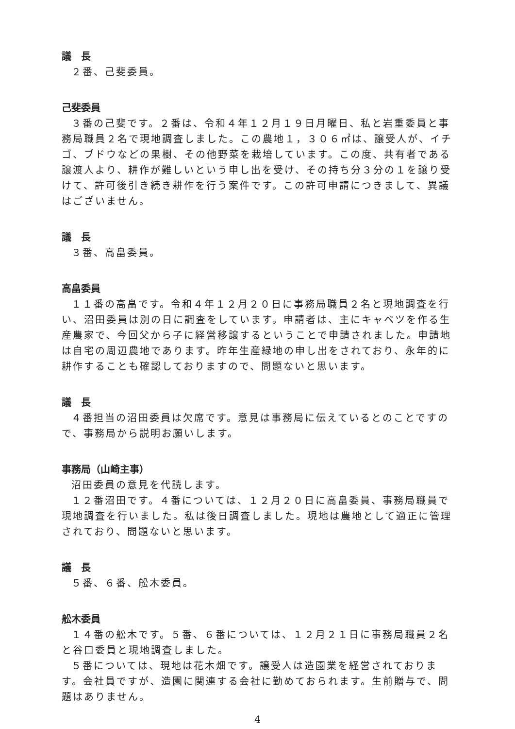議　長
２番、己斐委員。
己斐委員
３番の己斐です。２番は、令和４年１２月１９日月曜日、私と岩重委員と事務局職員２名で現地調査しました。この農地１，３０６㎡は、譲受人が、イチゴ、ブドウなどの果樹、その他野菜を栽培しています。この度、共有者である譲渡人より、耕作が難しいという申し出を受け、その持ち分３分の１を譲り受けて、許可後引き続き耕作を行う案件です。この許可申請につきまして、異議はございません。
議　長
３番、高畠委員。
高畠委員
１１番の高畠です。令和４年１２月２０日に事務局職員２名と現地調査を行い、沼田委員は別の日に調査をしています。申請者は、主にキャベツを作る生産農家で、今回父から子に経営移譲するということで申請されました。申請地は自宅の周辺農地であります。昨年生産緑地の申し出をされており、永年的に耕作することも確認しておりますので、問題ないと思います。
議　長
４番担当の沼田委員は欠席です。意見は事務局に伝えているとのことですので、事務局から説明お願いします。
事務局（山崎主事）
沼田委員の意見を代読します。
１２番沼田です。４番については、１２月２０日に高畠委員、事務局職員で現地調査を行いました。私は後日調査しました。現地は農地として適正に管理されており、問題ないと思います。
議　長
５番、６番、舩木委員。
舩木委員
１４番の舩木です。５番、６番については、１２月２１日に事務局職員２名と谷口委員と現地調査しました。
５番については、現地は花木畑です。譲受人は造園業を経営されております。会社員ですが、造園に関連する会社に勤めておられます。生前贈与で、問題はありません。
4